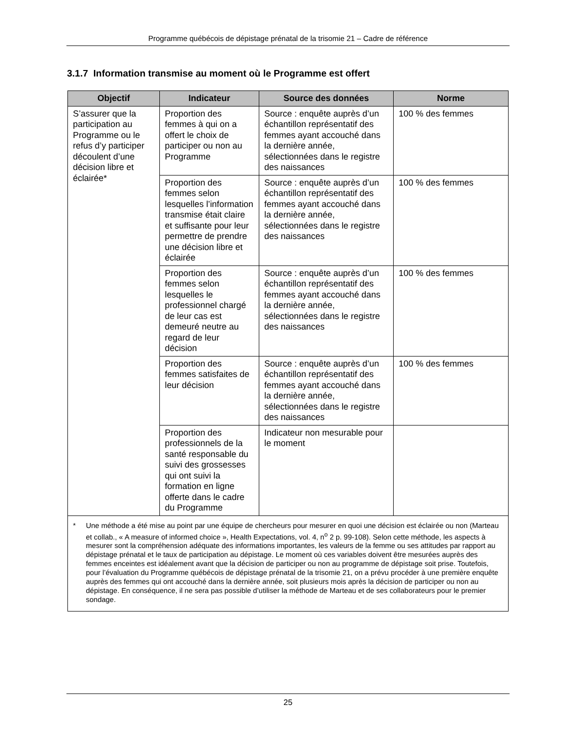Programme québécois de dépistage prénatal de la trisomie 21 – Cadre de référence
3.1.7 Information transmise au moment où le Programme est offert
| Objectif | Indicateur | Source des données | Norme |
| --- | --- | --- | --- |
| S’assurer que la participation au Programme ou le refus d’y participer découlent d’une décision libre et éclairée* | Proportion des femmes à qui on a offert le choix de participer ou non au Programme | Source : enquête auprès d’un échantillon représentatif des femmes ayant accouché dans la dernière année, sélectionnées dans le registre des naissances | 100 % des femmes |
| | Proportion des femmes selon lesquelles l’information transmise était claire et suffisante pour leur permettre de prendre une décision libre et éclairée | Source : enquête auprès d’un échantillon représentatif des femmes ayant accouché dans la dernière année, sélectionnées dans le registre des naissances | 100 % des femmes |
| | Proportion des femmes selon lesquelles le professionnel chargé de leur cas est demeuré neutre au regard de leur décision | Source : enquête auprès d’un échantillon représentatif des femmes ayant accouché dans la dernière année, sélectionnées dans le registre des naissances | 100 % des femmes |
| | Proportion des femmes satisfaites de leur décision | Source : enquête auprès d’un échantillon représentatif des femmes ayant accouché dans la dernière année, sélectionnées dans le registre des naissances | 100 % des femmes |
| | Proportion des professionnels de la santé responsable du suivi des grossesses qui ont suivi la formation en ligne offerte dans le cadre du Programme | Indicateur non mesurable pour le moment | |
| * Une méthode a été mise au point par une équipe de chercheurs pour mesurer en quoi une décision est éclairée ou non (Marteau et collab., « A measure of informed choice », Health Expectations, vol. 4, n<sup>o</sup> 2 p. 99-108). Selon cette méthode, les aspects à mesurer sont la compréhension adéquate des informations importantes, les valeurs de la femme ou ses attitudes par rapport au dépistage prénatal et le taux de participation au dépistage. Le moment où ces variables doivent être mesurées auprès des femmes enceintes est idéalement avant que la décision de participer ou non au programme de dépistage soit prise. Toutefois, pour l’évaluation du Programme québécois de dépistage prénatal de la trisomie 21, on a prévu procéder à une première enquête auprès des femmes qui ont accouché dans la dernière année, soit plusieurs mois après la décision de participer ou non au dépistage. En conséquence, il ne sera pas possible d’utiliser la méthode de Marteau et de ses collaborateurs pour le premier sondage. | | | |
25